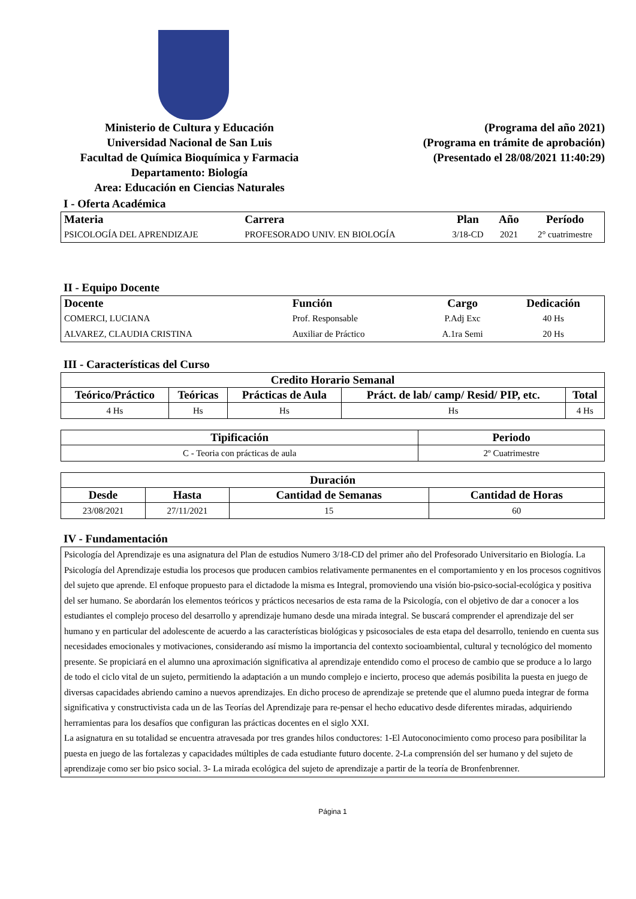Ministerio de Cultura y Educación
Universidad Nacional de San Luis
Facultad de Química Bioquímica y Farmacia
Departamento: Biología
Area: Educación en Ciencias Naturales
(Programa del año 2021)
(Programa en trámite de aprobación)
(Presentado el 28/08/2021 11:40:29)
I - Oferta Académica
| Materia | Carrera | Plan | Año | Período |
| --- | --- | --- | --- | --- |
| PSICOLOGÍA DEL APRENDIZAJE | PROFESORADO UNIV. EN BIOLOGÍA | 3/18-CD | 2021 | 2° cuatrimestre |
II - Equipo Docente
| Docente | Función | Cargo | Dedicación |
| --- | --- | --- | --- |
| COMERCI, LUCIANA | Prof. Responsable | P.Adj Exc | 40 Hs |
| ALVAREZ, CLAUDIA CRISTINA | Auxiliar de Práctico | A.1ra Semi | 20 Hs |
III - Características del Curso
| Credito Horario Semanal | | | | |
| --- | --- | --- | --- | --- |
| Teórico/Práctico | Teóricas | Prácticas de Aula | Práct. de lab/ camp/ Resid/ PIP, etc. | Total |
| 4 Hs | Hs | Hs | Hs | 4 Hs |
| Tipificación | Periodo |
| --- | --- |
| C - Teoria con prácticas de aula | 2º Cuatrimestre |
| Duración | | | |
| --- | --- | --- | --- |
| Desde | Hasta | Cantidad de Semanas | Cantidad de Horas |
| 23/08/2021 | 27/11/2021 | 15 | 60 |
IV - Fundamentación
Psicología del Aprendizaje es una asignatura del Plan de estudios Numero 3/18-CD del primer año del Profesorado Universitario en Biología. La Psicología del Aprendizaje estudia los procesos que producen cambios relativamente permanentes en el comportamiento y en los procesos cognitivos del sujeto que aprende. El enfoque propuesto para el dictadode la misma es Integral, promoviendo una visión bio-psico-social-ecológica y positiva del ser humano. Se abordarán los elementos teóricos y prácticos necesarios de esta rama de la Psicología, con el objetivo de dar a conocer a los estudiantes el complejo proceso del desarrollo y aprendizaje humano desde una mirada integral. Se buscará comprender el aprendizaje del ser humano y en particular del adolescente de acuerdo a las características biológicas y psicosociales de esta etapa del desarrollo, teniendo en cuenta sus necesidades emocionales y motivaciones, considerando así mismo la importancia del contexto socioambiental, cultural y tecnológico del momento presente. Se propiciará en el alumno una aproximación significativa al aprendizaje entendido como el proceso de cambio que se produce a lo largo de todo el ciclo vital de un sujeto, permitiendo la adaptación a un mundo complejo e incierto, proceso que además posibilita la puesta en juego de diversas capacidades abriendo camino a nuevos aprendizajes. En dicho proceso de aprendizaje se pretende que el alumno pueda integrar de forma significativa y constructivista cada un de las Teorías del Aprendizaje para re-pensar el hecho educativo desde diferentes miradas, adquiriendo herramientas para los desafíos que configuran las prácticas docentes en el siglo XXI.
La asignatura en su totalidad se encuentra atravesada por tres grandes hilos conductores: 1-El Autoconocimiento como proceso para posibilitar la puesta en juego de las fortalezas y capacidades múltiples de cada estudiante futuro docente. 2-La comprensión del ser humano y del sujeto de aprendizaje como ser bio psico social. 3- La mirada ecológica del sujeto de aprendizaje a partir de la teoría de Bronfenbrenner.
Página 1